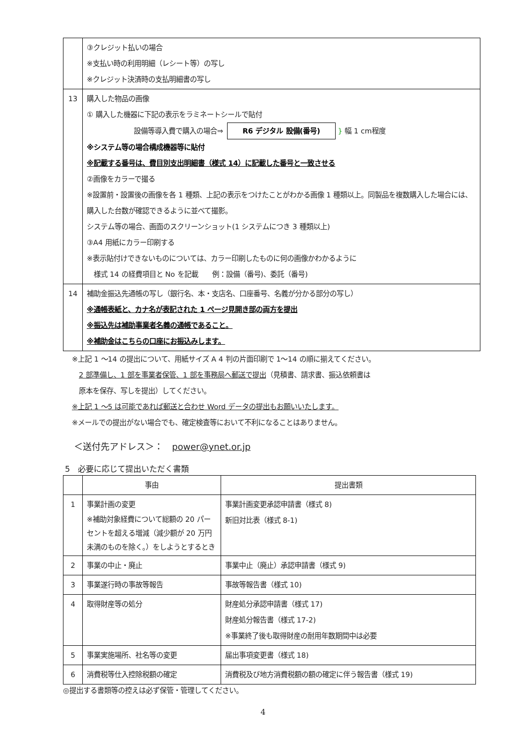| | ③クレジット払いの場合 ※支払い時の利用明細（レシート等）の写し ※クレジット決済時の支払明細書の写し |
| 13 | 購入した物品の画像 ① 購入した機器に下記の表示をラミネートシールで貼付 設備等導入費で購入の場合⇒ R6 デジタル 設備(番号) } 幅 1 cm程度 ※システム等の場合構成機器等に貼付 ※記載する番号は、費目別支出明細書（様式 14）に記載した番号と一致させる ②画像をカラーで撮る ※設置前・設置後の画像を各 1 種類、上記の表示をつけたことがわかる画像 1 種類以上。同製品を複数購入した場合には、購入した台数が確認できるように並べて撮影。 システム等の場合、画面のスクリーンショット(1 システムにつき 3 種類以上) ③A4 用紙にカラー印刷する ※表示貼付けできないものについては、カラー印刷したものに何の画像かわかるように 様式 14 の経費項目と No を記載 例：設備（番号)、委託（番号) |
| 14 | 補助金振込先通帳の写し（銀行名、本・支店名、口座番号、名義が分かる部分の写し） ※通帳表紙と、カナ名が表記された 1 ページ見開き部の両方を提出 ※振込先は補助事業者名義の通帳であること。 ※補助金はこちらの口座にお振込みします。 |
※上記 1 ～14 の提出について、用紙サイズ A 4 判の片面印刷で 1～14 の順に揃えてください。
　2 部準備し、1 部を事業者保管、1 部を事務局へ郵送で提出（見積書、請求書、振込依頼書は
　原本を保存、写しを提出）してください。
※上記 1 ～5 は可能であれば郵送と合わせ Word データの提出もお願いいたします。
※メールでの提出がない場合でも、確定検査等において不利になることはありません。
＜送付先アドレス＞：　power@ynet.or.jp
5　必要に応じて提出いただく書類
| | 事由 | 提出書類 |
| --- | --- | --- |
| 1 | 事業計画の変更 ※補助対象経費について総額の 20 パーセントを超える増減（減少額が 20 万円未満のものを除く。）をしようとするとき | 事業計画変更承認申請書（様式 8) 新旧対比表（様式 8-1) |
| 2 | 事業の中止・廃止 | 事業中止（廃止）承認申請書（様式 9) |
| 3 | 事業遂行時の事故等報告 | 事故等報告書（様式 10) |
| 4 | 取得財産等の処分 | 財産処分承認申請書（様式 17) 財産処分報告書（様式 17-2) ※事業終了後も取得財産の耐用年数期間中は必要 |
| 5 | 事業実施場所、社名等の変更 | 届出事項変更書（様式 18) |
| 6 | 消費税等仕入控除税額の確定 | 消費税及び地方消費税額の額の確定に伴う報告書（様式 19) |
◎提出する書類等の控えは必ず保管・管理してください。
4